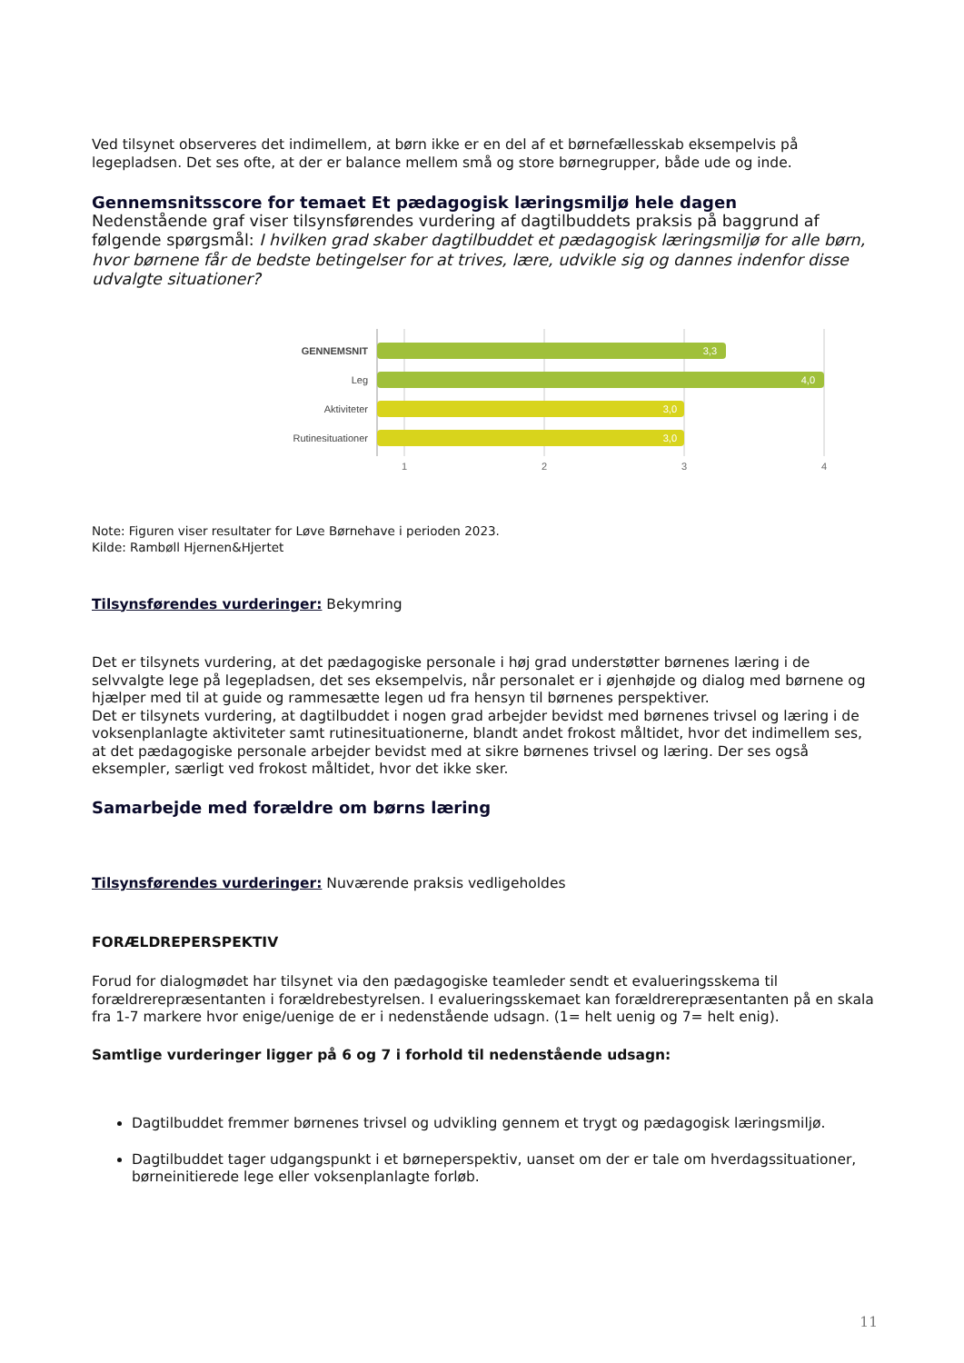Ved tilsynet observeres det indimellem, at børn ikke er en del af et børnefællesskab eksempelvis på legepladsen. Det ses ofte, at der er balance mellem små og store børnegrupper, både ude og inde.
Gennemsnitsscore for temaet Et pædagogisk læringsmiljø hele dagen
Nedenstående graf viser tilsynsførendes vurdering af dagtilbuddets praksis på baggrund af følgende spørgsmål: I hvilken grad skaber dagtilbuddet et pædagogisk læringsmiljø for alle børn, hvor børnene får de bedste betingelser for at trives, lære, udvikle sig og dannes indenfor disse udvalgte situationer?
GENNEMSNIT
3,3
Leg
4,0
Aktiviteter
3,0
Rutinesituationer
3,0
1
2
3
4
Note: Figuren viser resultater for Løve Børnehave i perioden 2023.
Kilde: Rambøll Hjernen&Hjertet
Tilsynsførendes vurderinger: Bekymring
Det er tilsynets vurdering, at det pædagogiske personale i høj grad understøtter børnenes læring i de selvvalgte lege på legepladsen, det ses eksempelvis, når personalet er i øjenhøjde og dialog med børnene og hjælper med til at guide og rammesætte legen ud fra hensyn til børnenes perspektiver.
Det er tilsynets vurdering, at dagtilbuddet i nogen grad arbejder bevidst med børnenes trivsel og læring i de voksenplanlagte aktiviteter samt rutinesituationerne, blandt andet frokost måltidet, hvor det indimellem ses, at det pædagogiske personale arbejder bevidst med at sikre børnenes trivsel og læring. Der ses også eksempler, særligt ved frokost måltidet, hvor det ikke sker.
Samarbejde med forældre om børns læring
Tilsynsførendes vurderinger: Nuværende praksis vedligeholdes
FORÆLDREPERSPEKTIV
Forud for dialogmødet har tilsynet via den pædagogiske teamleder sendt et evalueringsskema til forældrerepræsentanten i forældrebestyrelsen. I evalueringsskemaet kan forældrerepræsentanten på en skala fra 1-7 markere hvor enige/uenige de er i nedenstående udsagn. (1= helt uenig og 7= helt enig).
Samtlige vurderinger ligger på 6 og 7 i forhold til nedenstående udsagn:
Dagtilbuddet fremmer børnenes trivsel og udvikling gennem et trygt og pædagogisk læringsmiljø.
Dagtilbuddet tager udgangspunkt i et børneperspektiv, uanset om der er tale om hverdagssituationer, børneinitierede lege eller voksenplanlagte forløb.
11